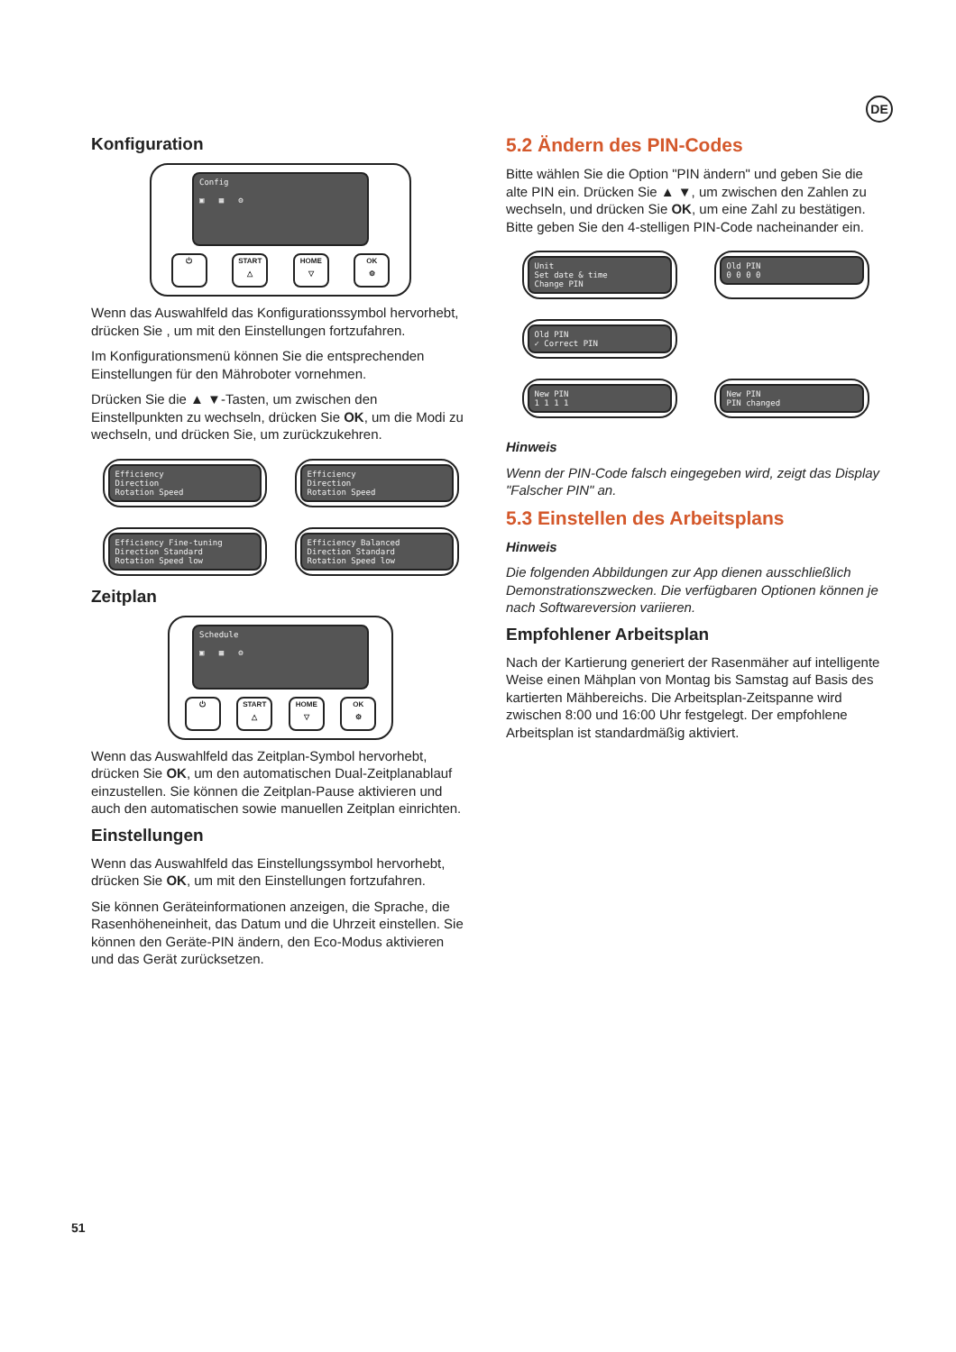DE
Konfiguration
Config
▣ ▦ ⚙
⏻ START
△
HOME
▽
OK
⚙
Wenn das Auswahlfeld das Konfigurationssymbol hervorhebt, drücken Sie , um mit den Einstellungen fortzufahren.
Im Konfigurationsmenü können Sie die entsprechenden Einstellungen für den Mähroboter vornehmen.
Drücken Sie die ▲ ▼-Tasten, um zwischen den Einstellpunkten zu wechseln, drücken Sie OK, um die Modi zu wechseln, und drücken Sie, um zurückzukehren.
Efficiency
Direction
Rotation Speed
Efficiency
Direction
Rotation Speed
Efficiency Fine-tuning
Direction Standard
Rotation Speed low
Efficiency Balanced
Direction Standard
Rotation Speed low
Zeitplan
Schedule
▣ ▦ ⚙
⏻ START
△
HOME
▽
OK
⚙
Wenn das Auswahlfeld das Zeitplan-Symbol hervorhebt, drücken Sie OK, um den automatischen Dual-Zeitplanablauf einzustellen. Sie können die Zeitplan-Pause aktivieren und auch den automatischen sowie manuellen Zeitplan einrichten.
Einstellungen
Wenn das Auswahlfeld das Einstellungssymbol hervorhebt, drücken Sie OK, um mit den Einstellungen fortzufahren.
Sie können Geräteinformationen anzeigen, die Sprache, die Rasenhöheneinheit, das Datum und die Uhrzeit einstellen. Sie können den Geräte-PIN ändern, den Eco-Modus aktivieren und das Gerät zurücksetzen.
5.2 Ändern des PIN-Codes
Bitte wählen Sie die Option "PIN ändern" und geben Sie die alte PIN ein. Drücken Sie ▲ ▼, um zwischen den Zahlen zu wechseln, und drücken Sie OK, um eine Zahl zu bestätigen. Bitte geben Sie den 4-stelligen PIN-Code nacheinander ein.
Unit
Set date & time
Change PIN
Old PIN
0 0 0 0
Old PIN
✓ Correct PIN
New PIN
1 1 1 1
New PIN
PIN changed
Hinweis
Wenn der PIN-Code falsch eingegeben wird, zeigt das Display "Falscher PIN" an.
5.3 Einstellen des Arbeitsplans
Hinweis
Die folgenden Abbildungen zur App dienen ausschließlich Demonstrationszwecken. Die verfügbaren Optionen können je nach Softwareversion variieren.
Empfohlener Arbeitsplan
Nach der Kartierung generiert der Rasenmäher auf intelligente Weise einen Mähplan von Montag bis Samstag auf Basis des kartierten Mähbereichs. Die Arbeitsplan-Zeitspanne wird zwischen 8:00 und 16:00 Uhr festgelegt. Der empfohlene Arbeitsplan ist standardmäßig aktiviert.
51